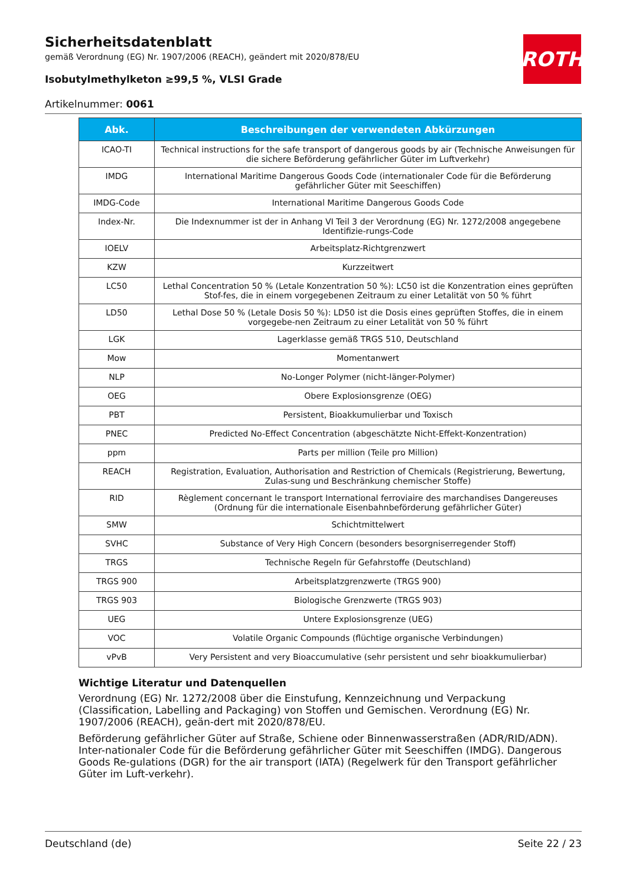ROTH
Sicherheitsdatenblatt
gemäß Verordnung (EG) Nr. 1907/2006 (REACH), geändert mit 2020/878/EU
Isobutylmethylketon ≥99,5 %, VLSI Grade
Artikelnummer: 0061
| Abk. | Beschreibungen der verwendeten Abkürzungen |
| --- | --- |
| ICAO-TI | Technical instructions for the safe transport of dangerous goods by air (Technische Anweisungen für die sichere Beförderung gefährlicher Güter im Luftverkehr) |
| IMDG | International Maritime Dangerous Goods Code (internationaler Code für die Beförderung gefährlicher Güter mit Seeschiffen) |
| IMDG-Code | International Maritime Dangerous Goods Code |
| Index-Nr. | Die Indexnummer ist der in Anhang VI Teil 3 der Verordnung (EG) Nr. 1272/2008 angegebene Identifizie-rungs-Code |
| IOELV | Arbeitsplatz-Richtgrenzwert |
| KZW | Kurzzeitwert |
| LC50 | Lethal Concentration 50 % (Letale Konzentration 50 %): LC50 ist die Konzentration eines geprüften Stof-fes, die in einem vorgegebenen Zeitraum zu einer Letalität von 50 % führt |
| LD50 | Lethal Dose 50 % (Letale Dosis 50 %): LD50 ist die Dosis eines geprüften Stoffes, die in einem vorgegebe-nen Zeitraum zu einer Letalität von 50 % führt |
| LGK | Lagerklasse gemäß TRGS 510, Deutschland |
| Mow | Momentanwert |
| NLP | No-Longer Polymer (nicht-länger-Polymer) |
| OEG | Obere Explosionsgrenze (OEG) |
| PBT | Persistent, Bioakkumulierbar und Toxisch |
| PNEC | Predicted No-Effect Concentration (abgeschätzte Nicht-Effekt-Konzentration) |
| ppm | Parts per million (Teile pro Million) |
| REACH | Registration, Evaluation, Authorisation and Restriction of Chemicals (Registrierung, Bewertung, Zulas-sung und Beschränkung chemischer Stoffe) |
| RID | Règlement concernant le transport International ferroviaire des marchandises Dangereuses (Ordnung für die internationale Eisenbahnbeförderung gefährlicher Güter) |
| SMW | Schichtmittelwert |
| SVHC | Substance of Very High Concern (besonders besorgniserregender Stoff) |
| TRGS | Technische Regeln für Gefahrstoffe (Deutschland) |
| TRGS 900 | Arbeitsplatzgrenzwerte (TRGS 900) |
| TRGS 903 | Biologische Grenzwerte (TRGS 903) |
| UEG | Untere Explosionsgrenze (UEG) |
| VOC | Volatile Organic Compounds (flüchtige organische Verbindungen) |
| vPvB | Very Persistent and very Bioaccumulative (sehr persistent und sehr bioakkumulierbar) |
Wichtige Literatur und Datenquellen
Verordnung (EG) Nr. 1272/2008 über die Einstufung, Kennzeichnung und Verpackung (Classification, Labelling and Packaging) von Stoffen und Gemischen. Verordnung (EG) Nr. 1907/2006 (REACH), geän-dert mit 2020/878/EU.
Beförderung gefährlicher Güter auf Straße, Schiene oder Binnenwasserstraßen (ADR/RID/ADN). Inter-nationaler Code für die Beförderung gefährlicher Güter mit Seeschiffen (IMDG). Dangerous Goods Re-gulations (DGR) for the air transport (IATA) (Regelwerk für den Transport gefährlicher Güter im Luft-verkehr).
Deutschland (de) Seite 22 / 23